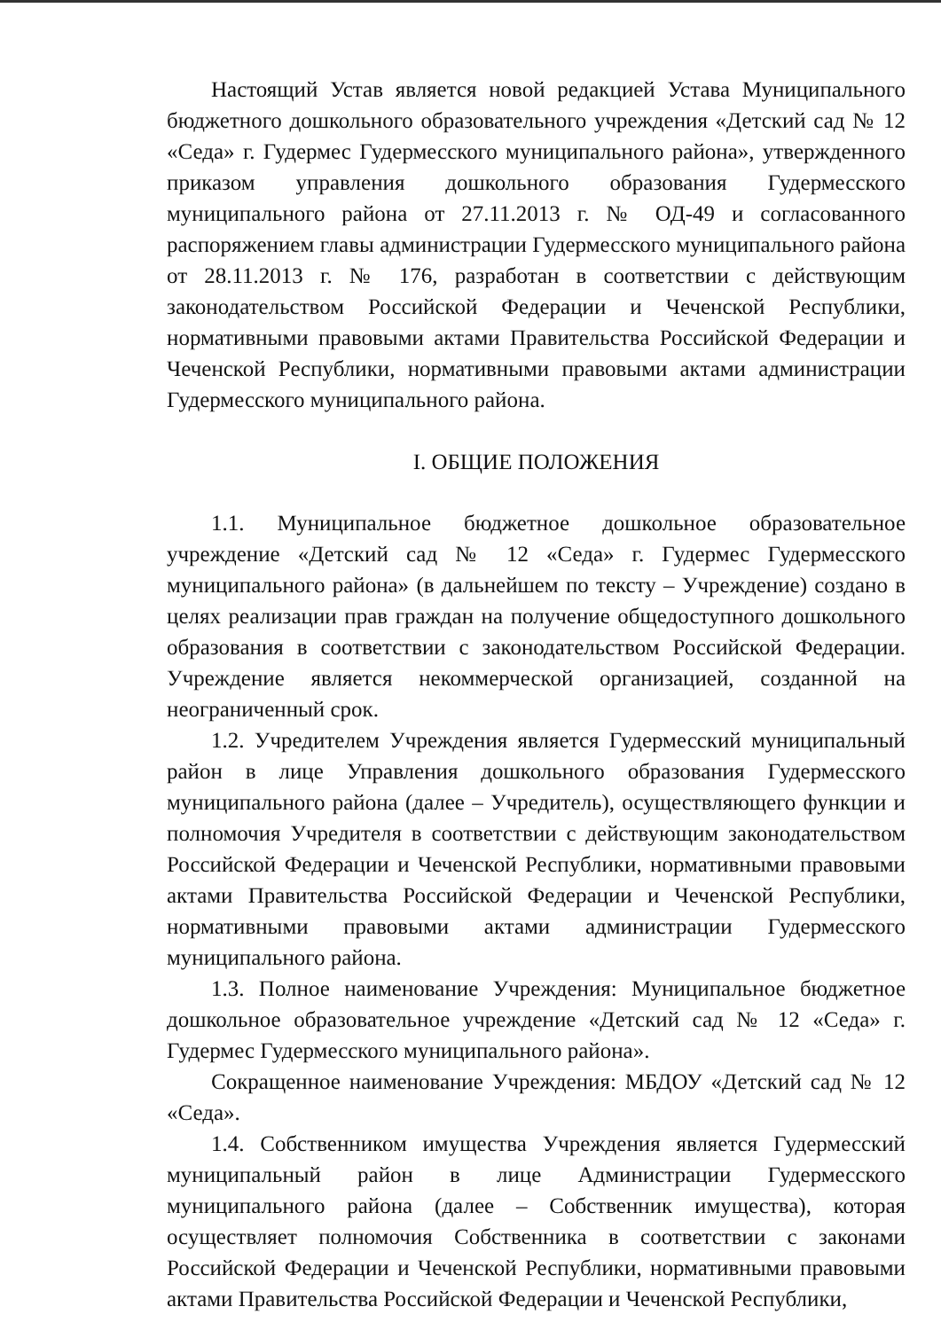Настоящий Устав является новой редакцией Устава Муниципального бюджетного дошкольного образовательного учреждения «Детский сад № 12 «Седа» г. Гудермес Гудермесского муниципального района», утвержденного приказом управления дошкольного образования Гудермесского муниципального района от 27.11.2013 г. № ОД-49 и согласованного распоряжением главы администрации Гудермесского муниципального района от 28.11.2013 г. № 176, разработан в соответствии с действующим законодательством Российской Федерации и Чеченской Республики, нормативными правовыми актами Правительства Российской Федерации и Чеченской Республики, нормативными правовыми актами администрации Гудермесского муниципального района.
I. ОБЩИЕ ПОЛОЖЕНИЯ
1.1. Муниципальное бюджетное дошкольное образовательное учреждение «Детский сад № 12 «Седа» г. Гудермес Гудермесского муниципального района» (в дальнейшем по тексту – Учреждение) создано в целях реализации прав граждан на получение общедоступного дошкольного образования в соответствии с законодательством Российской Федерации. Учреждение является некоммерческой организацией, созданной на неограниченный срок.
1.2. Учредителем Учреждения является Гудермесский муниципальный район в лице Управления дошкольного образования Гудермесского муниципального района (далее – Учредитель), осуществляющего функции и полномочия Учредителя в соответствии с действующим законодательством Российской Федерации и Чеченской Республики, нормативными правовыми актами Правительства Российской Федерации и Чеченской Республики, нормативными правовыми актами администрации Гудермесского муниципального района.
1.3. Полное наименование Учреждения: Муниципальное бюджетное дошкольное образовательное учреждение «Детский сад № 12 «Седа» г. Гудермес Гудермесского муниципального района».
Сокращенное наименование Учреждения: МБДОУ «Детский сад № 12 «Седа».
1.4. Собственником имущества Учреждения является Гудермесский муниципальный район в лице Администрации Гудермесского муниципального района (далее – Собственник имущества), которая осуществляет полномочия Собственника в соответствии с законами Российской Федерации и Чеченской Республики, нормативными правовыми актами Правительства Российской Федерации и Чеченской Республики,